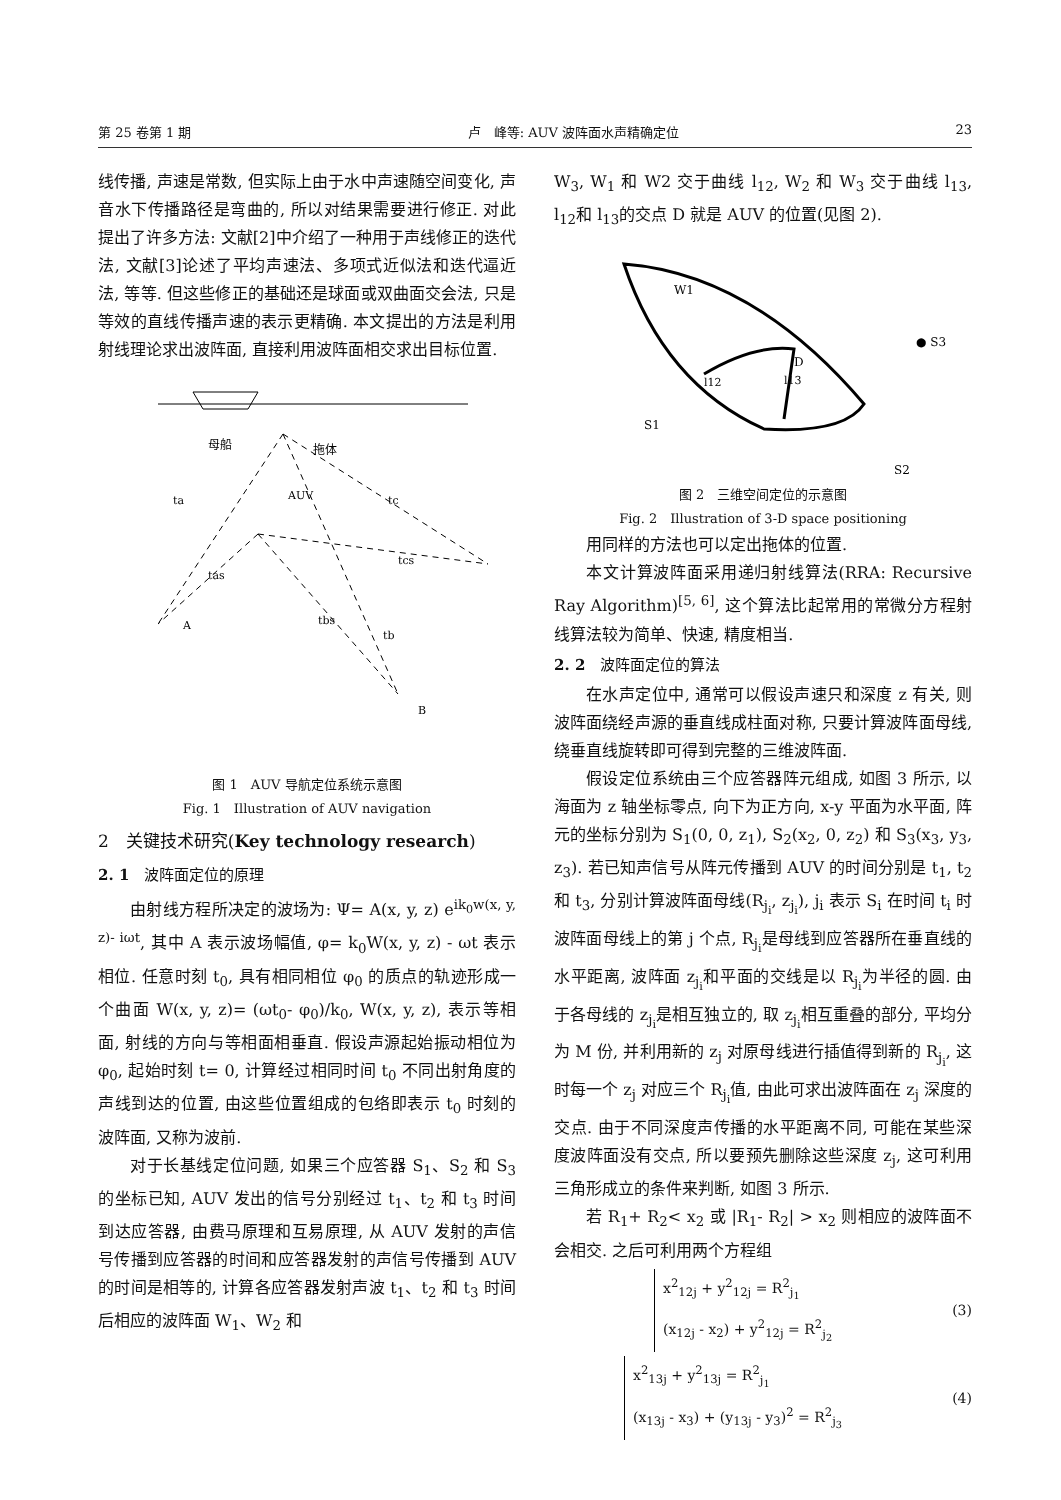第 25 卷第 1 期 卢　峰等: AUV 波阵面水声精确定位 23
线传播, 声速是常数, 但实际上由于水中声速随空间变化, 声音水下传播路径是弯曲的, 所以对结果需要进行修正. 对此提出了许多方法: 文献[2]中介绍了一种用于声线修正的迭代法, 文献[3]论述了平均声速法、多项式近似法和迭代逼近法, 等等. 但这些修正的基础还是球面或双曲面交会法, 只是等效的直线传播声速的表示更精确. 本文提出的方法是利用射线理论求出波阵面, 直接利用波阵面相交求出目标位置.
母船
拖体
AUV
ta
tc
tas
tcs
tbs
tb
A
B
图 1　AUV 导航定位系统示意图
Fig. 1　Illustration of AUV navigation
2　关键技术研究(Key technology research)
2. 1　波阵面定位的原理
由射线方程所决定的波场为: Ψ= A(x, y, z) e<sup>ik<sub>0</sub>w(x, y, z)- iωt</sup>, 其中 A 表示波场幅值, φ= k<sub>0</sub>W(x, y, z) - ωt 表示相位. 任意时刻 t<sub>0</sub>, 具有相同相位 φ<sub>0</sub> 的质点的轨迹形成一个曲面 W(x, y, z)= (ωt<sub>0</sub>- φ<sub>0</sub>)/k<sub>0</sub>, W(x, y, z), 表示等相面, 射线的方向与等相面相垂直. 假设声源起始振动相位为 φ<sub>0</sub>, 起始时刻 t= 0, 计算经过相同时间 t<sub>0</sub> 不同出射角度的声线到达的位置, 由这些位置组成的包络即表示 t<sub>0</sub> 时刻的波阵面, 又称为波前.
对于长基线定位问题, 如果三个应答器 S<sub>1</sub>、S<sub>2</sub> 和 S<sub>3</sub> 的坐标已知, AUV 发出的信号分别经过 t<sub>1</sub>、t<sub>2</sub> 和 t<sub>3</sub> 时间到达应答器, 由费马原理和互易原理, 从 AUV 发射的声信号传播到应答器的时间和应答器发射的声信号传播到 AUV 的时间是相等的, 计算各应答器发射声波 t<sub>1</sub>、t<sub>2</sub> 和 t<sub>3</sub> 时间后相应的波阵面 W<sub>1</sub>、W<sub>2</sub> 和
W<sub>3</sub>, W<sub>1</sub> 和 W2 交于曲线 l<sub>12</sub>, W<sub>2</sub> 和 W<sub>3</sub> 交于曲线 l<sub>13</sub>, l<sub>12</sub>和 l<sub>13</sub>的交点 D 就是 AUV 的位置(见图 2).
W1
D
l12
l13
S1
S2
● S3
图 2　三维空间定位的示意图
Fig. 2　Illustration of 3-D space positioning
用同样的方法也可以定出拖体的位置.
本文计算波阵面采用递归射线算法(RRA: Recursive Ray Algorithm)<sup>[5, 6]</sup>, 这个算法比起常用的常微分方程射线算法较为简单、快速, 精度相当.
2. 2　波阵面定位的算法
在水声定位中, 通常可以假设声速只和深度 z 有关, 则波阵面绕经声源的垂直线成柱面对称, 只要计算波阵面母线, 绕垂直线旋转即可得到完整的三维波阵面.
假设定位系统由三个应答器阵元组成, 如图 3 所示, 以海面为 z 轴坐标零点, 向下为正方向, x-y 平面为水平面, 阵元的坐标分别为 S<sub>1</sub>(0, 0, z<sub>1</sub>), S<sub>2</sub>(x<sub>2</sub>, 0, z<sub>2</sub>) 和 S<sub>3</sub>(x<sub>3</sub>, y<sub>3</sub>, z<sub>3</sub>). 若已知声信号从阵元传播到 AUV 的时间分别是 t<sub>1</sub>, t<sub>2</sub> 和 t<sub>3</sub>, 分别计算波阵面母线(R<sub>j<sub>i</sub></sub>, z<sub>j<sub>i</sub></sub>), j<sub>i</sub> 表示 S<sub>i</sub> 在时间 t<sub>i</sub> 时波阵面母线上的第 j 个点, R<sub>j<sub>i</sub></sub>是母线到应答器所在垂直线的水平距离, 波阵面 z<sub>j<sub>i</sub></sub>和平面的交线是以 R<sub>j<sub>i</sub></sub>为半径的圆. 由于各母线的 z<sub>j<sub>i</sub></sub>是相互独立的, 取 z<sub>j<sub>i</sub></sub>相互重叠的部分, 平均分为 M 份, 并利用新的 z<sub>j</sub> 对原母线进行插值得到新的 R<sub>j<sub>i</sub></sub>, 这时每一个 z<sub>j</sub> 对应三个 R<sub>j<sub>i</sub></sub>值, 由此可求出波阵面在 z<sub>j</sub> 深度的交点. 由于不同深度声传播的水平距离不同, 可能在某些深度波阵面没有交点, 所以要预先删除这些深度 z<sub>j</sub>, 这可利用三角形成立的条件来判断, 如图 3 所示.
若 R<sub>1</sub>+ R<sub>2</sub>< x<sub>2</sub> 或 |R<sub>1</sub>- R<sub>2</sub>| > x<sub>2</sub> 则相应的波阵面不会相交. 之后可利用两个方程组
x<sup>2</sup><sub>12j</sub> + y<sup>2</sup><sub>12j</sub> = R<sup>2</sup><sub>j<sub>1</sub></sub>
(x<sub>12j</sub> - x<sub>2</sub>) + y<sup>2</sup><sub>12j</sub> = R<sup>2</sup><sub>j<sub>2</sub></sub>
(3)
x<sup>2</sup><sub>13j</sub> + y<sup>2</sup><sub>13j</sub> = R<sup>2</sup><sub>j<sub>1</sub></sub>
(x<sub>13j</sub> - x<sub>3</sub>) + (y<sub>13j</sub> - y<sub>3</sub>)<sup>2</sup> = R<sup>2</sup><sub>j<sub>3</sub></sub>
(4)